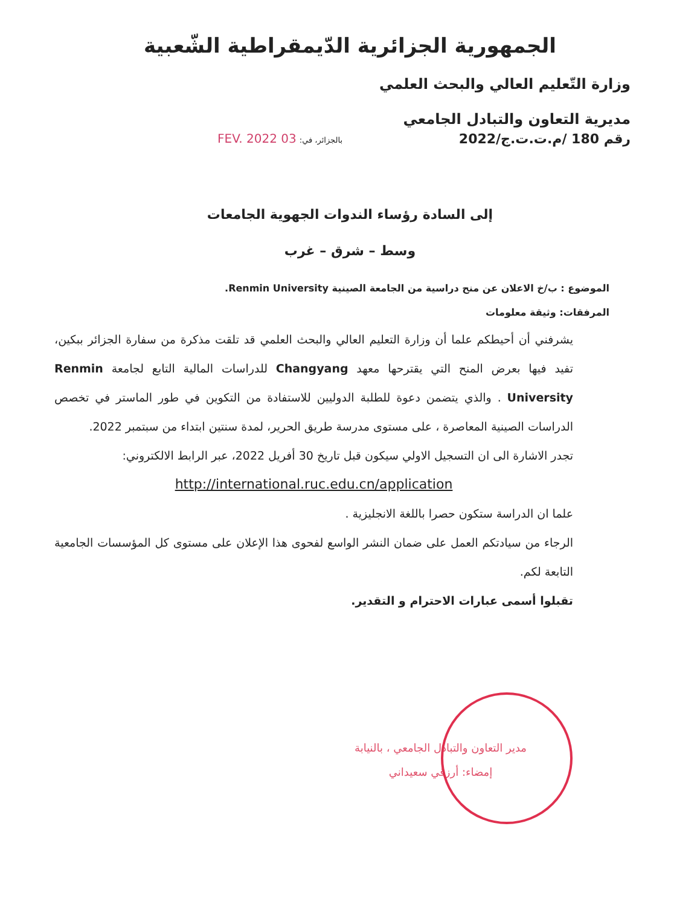الجمهورية الجزائرية الدّيمقراطية الشّعبية
وزارة التّعليم العالي والبحث العلمي
مديرية التعاون والتبادل الجامعي
رقم 180 /م.ت.ت.ج/2022 بالجزائر، في: 03 FEV. 2022
إلى السادة رؤساء الندوات الجهوية الجامعات
وسط – شرق – غرب
الموضوع : ب/خ الاعلان عن منح دراسية من الجامعة الصينية Renmin University.
المرفقات: وثيقة معلومات
يشرفني أن أحيطكم علما أن وزارة التعليم العالي والبحث العلمي قد تلقت مذكرة من سفارة الجزائر ببكين، تفيد فيها بعرض المنح التي يقترحها معهد Changyang للدراسات المالية التابع لجامعة Renmin University . والذي يتضمن دعوة للطلبة الدوليين للاستفادة من التكوين في طور الماستر في تخصص الدراسات الصينية المعاصرة ، على مستوى مدرسة طريق الحرير، لمدة سنتين ابتداء من سبتمبر 2022.
تجدر الاشارة الى ان التسجيل الاولي سيكون قبل تاريخ 30 أفريل 2022، عبر الرابط الالكتروني:
http://international.ruc.edu.cn/application
علما ان الدراسة ستكون حصرا باللغة الانجليزية .
الرجاء من سيادتكم العمل على ضمان النشر الواسع لفحوى هذا الإعلان على مستوى كل المؤسسات الجامعية التابعة لكم.
تقبلوا أسمى عبارات الاحترام و التقدير.
مدير التعاون والتبادل الجامعي ، بالنيابة
إمضاء: أرزقي سعيداني